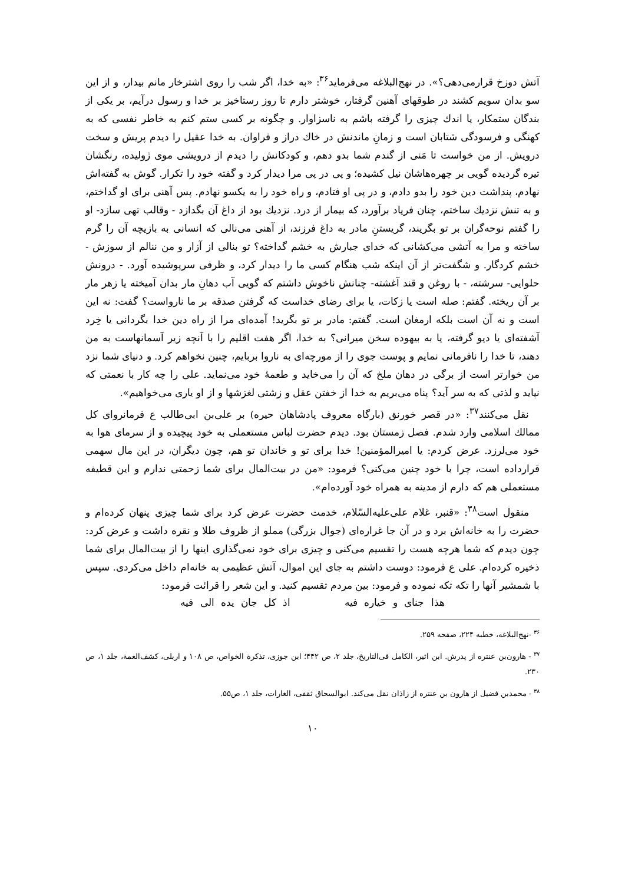آتش دوزخ قرارمی‌دهی؟». در نهج‌البلاغه می‌فرماید<sup>۳۶</sup>: «به خدا، اگر شب را روی اشترخار مانم بیدار، و از این سو بدان سویم کشند در طوقهای آهنین گرفتار، خوشتر دارم تا روز رستاخیز بر خدا و رسول درآیم، بر یکی از بندگان ستمکار، یا اندك چیزی را گرفته باشم به ناسزاوار. و چگونه بر کسی ستم کنم به خاطر نفسی که به کهنگی و فرسودگی شتابان است و زمانِ ماندنش در خاك دراز و فراوان. به خدا عقیل را دیدم پریش و سخت درویش. از من خواست تا مَنی از گندم شما بدو دهم، و کودکانش را دیدم از درویشی موی ژولیده، رنگشان تیره گردیده گویی بر چهره‌هاشان نیل کشیده؛ و پی در پی مرا دیدار کرد و گفته خود را تکرار. گوش به گفته‌اش نهادم، پنداشت دین خود را بدو دادم، و در پی او فتادم، و راه خود را به یکسو نهادم. پس آهنی برای او گداختم، و به تنش نزدیك ساختم، چنان فریاد برآورد، که بیمار از درد. نزدیك بود از داغ آن بگدازد - وقالب تهی سازد- او را گفتم نوحه‌گران بر تو بگریند، گریستنِ مادر به داغ فرزند، از آهنی می‌نالی که انسانی به بازیچه آن را گرم ساخته و مرا به آتشی می‌کشانی که خدای جبارش به خشم گداخته؟ تو بنالی از آزار و من ننالم از سوزش - خشم کردگار. و شگفت‌تر از آن اینکه شب هنگام کسی ما را دیدار کرد، و ظرفی سرپوشیده آورد. - درونش حلوایی- سرشته، - با روغن و قند آغشته- چنانش ناخوش داشتم که گویی آب دهانِ مار بدان آمیخته یا زهر مار بر آن ریخته. گفتم: صله است یا زکات، یا برای رضای خداست که گرفتن صدقه بر ما نارواست؟ گفت: نه این است و نه آن است بلکه ارمغان است. گفتم: مادر بر تو بگرید! آمده‌ای مرا از راه دین خدا بگردانی یا خِرد آشفته‌ای یا دیو گرفته، یا به بیهوده سخن میرانی؟ به خدا، اگر هفت اقلیم را با آنچه زیر آسمانهاست به من دهند، تا خدا را نافرمانی نمایم و پوست جوی را از مورچه‌ای به ناروا بربایم، چنین نخواهم کرد. و دنیای شما نزد من خوارتر است از برگی در دهان ملخ که آن را می‌خاید و طعمهٔ خود می‌نماید. علی را چه کار با نعمتی که نپاید و لذتی که به سر آید؟ پناه می‌بریم به خدا از خفتن عقل و زشتی لغزشها و از او یاری می‌خواهیم».
نقل می‌کنند<sup>۳۷</sup>: «در قصر خورنق (بارگاه معروف پادشاهان حیره) بر علی‌بن ابی‌طالب ع فرمانروای کل ممالك اسلامی وارد شدم. فصل زمستان بود. دیدم حضرت لباس مستعملی به خود پیچیده و از سرمای هوا به خود می‌لرزد. عرض کردم: یا امیرالمؤمنین! خدا برای تو و خاندان تو هم، چون دیگران، در این مال سهمی قرارداده است، چرا با خود چنین می‌کنی؟ فرمود: «من در بیت‌المال برای شما زحمتی ندارم و این قطیفه مستعملی هم که دارم از مدینه به همراه خود آورده‌ام».
منقول است<sup>۳۸</sup>: «قنبر، غلام علی‌علیه‌السّلام، خدمت حضرت عرض کرد برای شما چیزی پنهان کرده‌ام و حضرت را به خانه‌اش برد و در آن جا غراره‌ای (جوال بزرگی) مملو از ظروف طلا و نقره داشت و عرض کرد: چون دیدم که شما هرچه هست را تقسیم می‌کنی و چیزی برای خود نمی‌گذاری اینها را از بیت‌المال برای شما ذخیره کرده‌ام. علی ع فرمود: دوست داشتم به جای این اموال، آتش عظیمی به خانه‌ام داخل می‌کردی. سپس با شمشیر آنها را تکه تکه نموده و فرمود: بین مردم تقسیم کنید. و این شعر را قرائت فرمود:
هذا جنای و خیاره فیه اذ کل جان یده الی فیه
<sup>۳۶</sup> -نهج‌البلاغه، خطبه ۲۲۴، صفحه ۲۵۹.
<sup>۳۷</sup> - هارون‌بن عنتره از پدرش. ابن اثیر، الکامل فی‌التاریخ، جلد ۲، ص ۴۴۲؛ ابن جوزی، تذکرة الخواص، ص ۱۰۸ و اربلی، کشف‌الغمة، جلد ۱، ص ۲۳۰.
<sup>۳۸</sup> - محمدبن فضیل از هارون بن عنتره از زاذان نقل می‌کند. ابوالسحاق ثقفی، الغارات، جلد ۱، ص۵۵.
۱۰